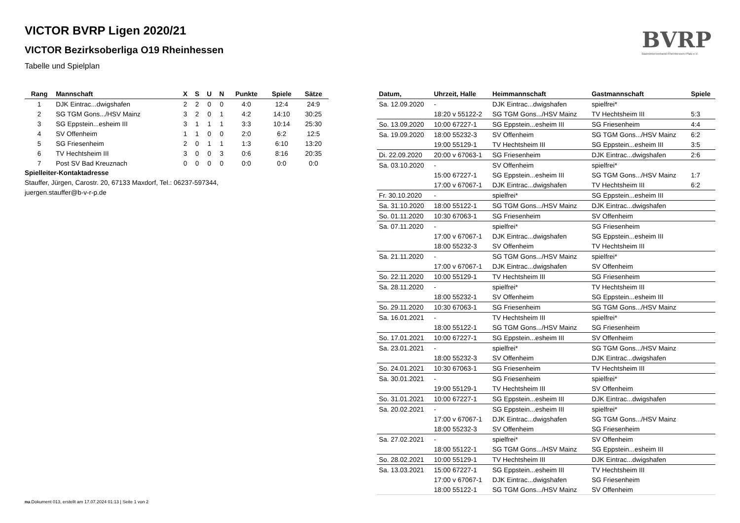VICTOR BVRP Ligen 2020/21
VICTOR Bezirksoberliga O19 Rheinhessen
Tabelle und Spielplan
BVRP
Badmintonverband Rheinhessen-Pfalz e.V.
| Rang | Mannschaft | X | S | U | N | Punkte | Spiele | Sätze |
| --- | --- | --- | --- | --- | --- | --- | --- | --- |
| 1 | DJK Eintrac...dwigshafen | 2 | 2 | 0 | 0 | 4:0 | 12:4 | 24:9 |
| 2 | SG TGM Gons.../HSV Mainz | 3 | 2 | 0 | 1 | 4:2 | 14:10 | 30:25 |
| 3 | SG Eppstein...esheim III | 3 | 1 | 1 | 1 | 3:3 | 10:14 | 25:30 |
| 4 | SV Offenheim | 1 | 1 | 0 | 0 | 2:0 | 6:2 | 12:5 |
| 5 | SG Friesenheim | 2 | 0 | 1 | 1 | 1:3 | 6:10 | 13:20 |
| 6 | TV Hechtsheim III | 3 | 0 | 0 | 3 | 0:6 | 8:16 | 20:35 |
| 7 | Post SV Bad Kreuznach | 0 | 0 | 0 | 0 | 0:0 | 0:0 | 0:0 |
Spielleiter-Kontaktadresse
Stauffer, Jürgen, Carostr. 20, 67133 Maxdorf, Tel.: 06237-597344,
juergen.stauffer@b-v-r-p.de
| Datum, | Uhrzeit, Halle | Heimmannschaft | Gastmannschaft | Spiele |
| --- | --- | --- | --- | --- |
| Sa. 12.09.2020 | - | DJK Eintrac...dwigshafen | spielfrei* | |
| | 18:20 v 55122-2 | SG TGM Gons.../HSV Mainz | TV Hechtsheim III | 5:3 |
| So. 13.09.2020 | 10:00 67227-1 | SG Eppstein...esheim III | SG Friesenheim | 4:4 |
| Sa. 19.09.2020 | 18:00 55232-3 | SV Offenheim | SG TGM Gons.../HSV Mainz | 6:2 |
| | 19:00 55129-1 | TV Hechtsheim III | SG Eppstein...esheim III | 3:5 |
| Di. 22.09.2020 | 20:00 v 67063-1 | SG Friesenheim | DJK Eintrac...dwigshafen | 2:6 |
| Sa. 03.10.2020 | - | SV Offenheim | spielfrei* | |
| | 15:00 67227-1 | SG Eppstein...esheim III | SG TGM Gons.../HSV Mainz | 1:7 |
| | 17:00 v 67067-1 | DJK Eintrac...dwigshafen | TV Hechtsheim III | 6:2 |
| Fr. 30.10.2020 | - | spielfrei* | SG Eppstein...esheim III | |
| Sa. 31.10.2020 | 18:00 55122-1 | SG TGM Gons.../HSV Mainz | DJK Eintrac...dwigshafen | |
| So. 01.11.2020 | 10:30 67063-1 | SG Friesenheim | SV Offenheim | |
| Sa. 07.11.2020 | - | spielfrei* | SG Friesenheim | |
| | 17:00 v 67067-1 | DJK Eintrac...dwigshafen | SG Eppstein...esheim III | |
| | 18:00 55232-3 | SV Offenheim | TV Hechtsheim III | |
| Sa. 21.11.2020 | - | SG TGM Gons.../HSV Mainz | spielfrei* | |
| | 17:00 v 67067-1 | DJK Eintrac...dwigshafen | SV Offenheim | |
| So. 22.11.2020 | 10:00 55129-1 | TV Hechtsheim III | SG Friesenheim | |
| Sa. 28.11.2020 | - | spielfrei* | TV Hechtsheim III | |
| | 18:00 55232-1 | SV Offenheim | SG Eppstein...esheim III | |
| So. 29.11.2020 | 10:30 67063-1 | SG Friesenheim | SG TGM Gons.../HSV Mainz | |
| Sa. 16.01.2021 | - | TV Hechtsheim III | spielfrei* | |
| | 18:00 55122-1 | SG TGM Gons.../HSV Mainz | SG Friesenheim | |
| So. 17.01.2021 | 10:00 67227-1 | SG Eppstein...esheim III | SV Offenheim | |
| Sa. 23.01.2021 | - | spielfrei* | SG TGM Gons.../HSV Mainz | |
| | 18:00 55232-3 | SV Offenheim | DJK Eintrac...dwigshafen | |
| So. 24.01.2021 | 10:30 67063-1 | SG Friesenheim | TV Hechtsheim III | |
| Sa. 30.01.2021 | - | SG Friesenheim | spielfrei* | |
| | 19:00 55129-1 | TV Hechtsheim III | SV Offenheim | |
| So. 31.01.2021 | 10:00 67227-1 | SG Eppstein...esheim III | DJK Eintrac...dwigshafen | |
| Sa. 20.02.2021 | - | SG Eppstein...esheim III | spielfrei* | |
| | 17:00 v 67067-1 | DJK Eintrac...dwigshafen | SG TGM Gons.../HSV Mainz | |
| | 18:00 55232-3 | SV Offenheim | SG Friesenheim | |
| Sa. 27.02.2021 | - | spielfrei* | SV Offenheim | |
| | 18:00 55122-1 | SG TGM Gons.../HSV Mainz | SG Eppstein...esheim III | |
| So. 28.02.2021 | 10:00 55129-1 | TV Hechtsheim III | DJK Eintrac...dwigshafen | |
| Sa. 13.03.2021 | 15:00 67227-1 | SG Eppstein...esheim III | TV Hechtsheim III | |
| | 17:00 v 67067-1 | DJK Eintrac...dwigshafen | SG Friesenheim | |
| | 18:00 55122-1 | SG TGM Gons.../HSV Mainz | SV Offenheim | |
nu.Dokument 013, erstellt am 17.07.2024 01:13 | Seite 1 von 2